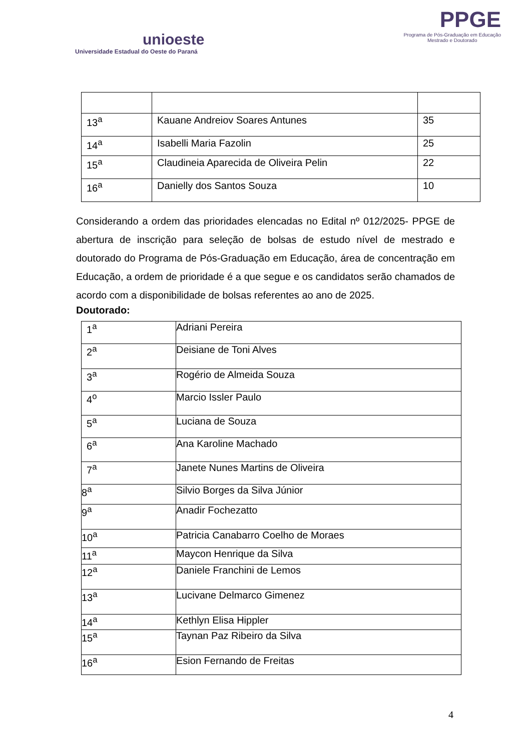unioeste
Universidade Estadual do Oeste do Paraná
PPGE
Programa de Pós-Graduação em Educação
Mestrado e Doutorado
| 13<sup>a</sup> | Kauane Andreiov Soares Antunes | 35 |
| 14<sup>a</sup> | Isabelli Maria Fazolin | 25 |
| 15<sup>a</sup> | Claudineia Aparecida de Oliveira Pelin | 22 |
| 16<sup>a</sup> | Danielly dos Santos Souza | 10 |
Considerando a ordem das prioridades elencadas no Edital nº 012/2025- PPGE de abertura de inscrição para seleção de bolsas de estudo nível de mestrado e doutorado do Programa de Pós-Graduação em Educação, área de concentração em Educação, a ordem de prioridade é a que segue e os candidatos serão chamados de acordo com a disponibilidade de bolsas referentes ao ano de 2025.
Doutorado:
| 1<sup>a</sup> | Adriani Pereira |
| 2<sup>a</sup> | Deisiane de Toni Alves |
| 3<sup>a</sup> | Rogério de Almeida Souza |
| 4<sup>o</sup> | Marcio Issler Paulo |
| 5<sup>a</sup> | Luciana de Souza |
| 6<sup>a</sup> | Ana Karoline Machado |
| 7<sup>a</sup> | Janete Nunes Martins de Oliveira |
| 8<sup>a</sup> | Silvio Borges da Silva Júnior |
| 9<sup>a</sup> | Anadir Fochezatto |
| 10<sup>a</sup> | Patricia Canabarro Coelho de Moraes |
| 11<sup>a</sup> | Maycon Henrique da Silva |
| 12<sup>a</sup> | Daniele Franchini de Lemos |
| 13<sup>a</sup> | Lucivane Delmarco Gimenez |
| 14<sup>a</sup> | Kethlyn Elisa Hippler |
| 15<sup>a</sup> | Taynan Paz Ribeiro da Silva |
| 16<sup>a</sup> | Esion Fernando de Freitas |
4